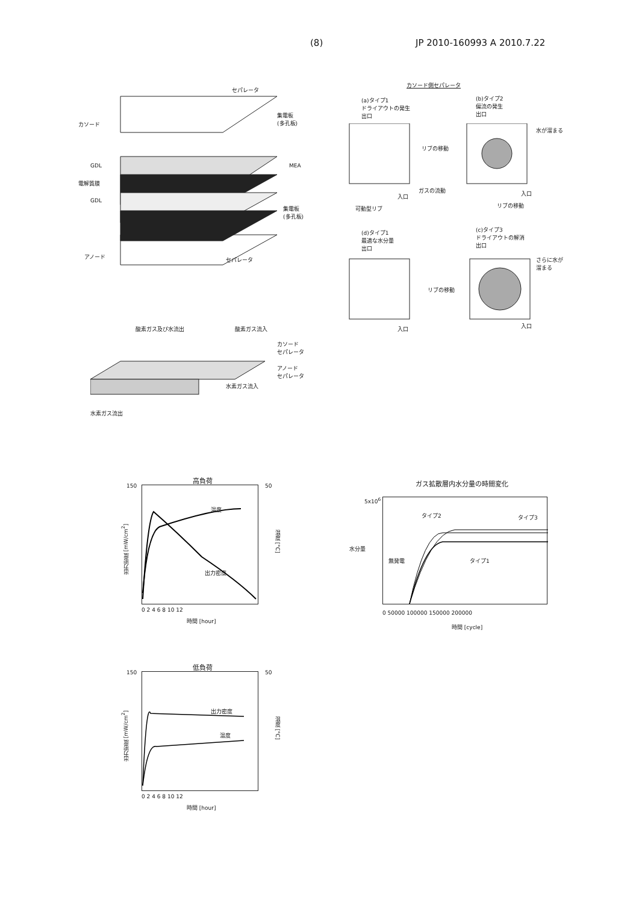(8) JP 2010-160993 A 2010.7.22
セパレータ
カソード
集電板
(多孔板)
GDL MEA
電解質膜
GDL
集電板
(多孔板)
アノード セパレータ
カソード側セパレータ
(a)タイプ1
ドライアウトの発生
出口
(b)タイプ2
偏流の発生
出口
水が溜まる
リブの移動
ガスの流動
入口 入口
可動型リブ リブの移動
(d)タイプ1
最適な水分量
出口
(c)タイプ3
ドライアウトの解消
出口
さらに水が
溜まる
リブの移動
入口 入口
酸素ガス及び水流出 酸素ガス流入
カソード
セパレータ
アノード
セパレータ
水素ガス流入
水素ガス流出
高負荷
150 50
温度
出力密度
出力密度 [mW/cm<sup>2</sup>]
温度 [°C]
0 2 4 6 8 10 12
時間 [hour]
ガス拡散層内水分量の時間変化
5x10<sup>6</sup>
水分量
タイプ2 タイプ3
無発電 タイプ1
0 50000 100000 150000 200000
時間 [cycle]
低負荷
150 50
出力密度
温度
出力密度 [mW/cm<sup>2</sup>]
温度 [°C]
0 2 4 6 8 10 12
時間 [hour]